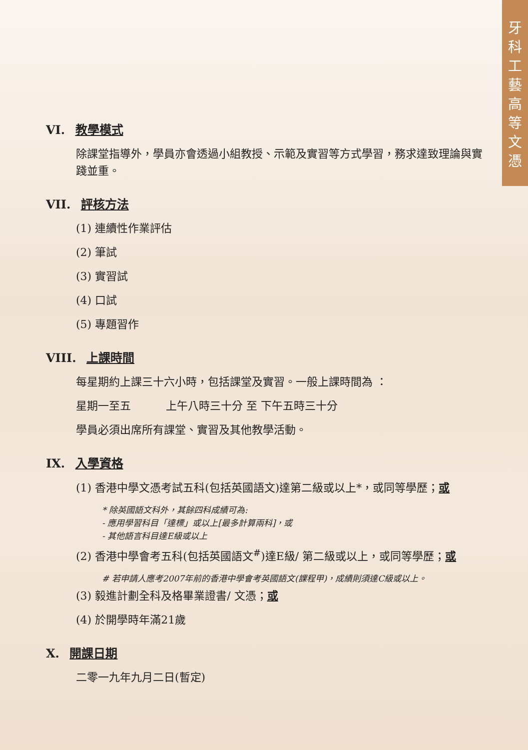牙
科
工
藝
高
等
文
憑
VI. 教學模式
除課堂指導外，學員亦會透過小組教授、示範及實習等方式學習，務求達致理論與實踐並重。
VII. 評核方法
(1) 連續性作業評估
(2) 筆試
(3) 實習試
(4) 口試
(5) 專題習作
VIII. 上課時間
每星期約上課三十六小時，包括課堂及實習。一般上課時間為 ：
星期一至五 上午八時三十分 至 下午五時三十分
學員必須出席所有課堂、實習及其他教學活動。
IX. 入學資格
(1) 香港中學文憑考試五科(包括英國語文)達第二級或以上*，或同等學歷；或
* 除英國語文科外，其餘四科成績可為:
- 應用學習科目「達標」或以上[最多計算兩科]，或
- 其他語言科目達E級或以上
(2) 香港中學會考五科(包括英國語文<sup>#</sup>)達E級/ 第二級或以上，或同等學歷；或
# 若申請人應考2007年前的香港中學會考英國語文(課程甲)，成績則須達C級或以上。
(3) 毅進計劃全科及格畢業證書/ 文憑；或
(4) 於開學時年滿21歲
X. 開課日期
二零一九年九月二日(暫定)